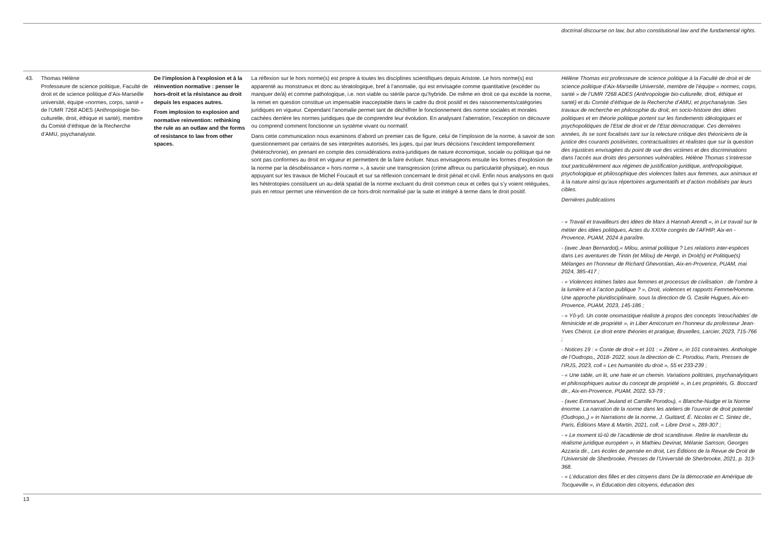| | | | | doctrinal discourse on law, but also constitutional law and the fundamental rights. |
| 43. | Thomas Hélène Professeure de science politique, Faculté de droit et de science politique d’Aix-Marseille université, équipe «normes, corps, santé » de l’UMR 7268 ADES (Anthropologie bio-culturelle, droit, éthique et santé), membre du Comité d’éthique de la Recherche d’AMU, psychanalyste. | De l’implosion à l’explosion et à la réinvention normative : penser le hors-droit et la résistance au droit depuis les espaces autres. From implosion to explosion and normative reinvention: rethinking the rule as an outlaw and the forms of resistance to law from other spaces. | La réflexion sur le hors norme(s) est propre à toutes les disciplines scientifiques depuis Aristote. Le hors norme(s) est apparenté au monstrueux et donc au tératologique, bref à l’anomalie, qui est envisagée comme quantitative (excéder ou manquer de/à) et comme pathologique, i.e. non viable ou stérile parce qu’hybride. De même en droit ce qui excède la norme, la remet en question constitue un impensable inacceptable dans le cadre du droit positif et des raisonnements/catégories juridiques en vigueur. Cependant l’anomalie permet tant de déchiffrer le fonctionnement des norme sociales et morales cachées derrière les normes juridiques que de comprendre leur évolution. En analysant l’aberration, l’exception on découvre ou comprend comment fonctionne un système vivant ou normatif. Dans cette communication nous examinons d’abord un premier cas de figure, celui de l’implosion de la norme, à savoir de son questionnement par certains de ses interprètes autorisés, les juges, qui par leurs décisions l’excèdent temporellement (hétérochronie), en prenant en compte des considérations extra-juridiques de nature économique, sociale ou politique qui ne sont pas conformes au droit en vigueur et permettent de la faire évoluer. Nous envisageons ensuite les formes d’explosion de la norme par la désobéissance « hors norme », à savoir une transgression (crime affreux ou particularité physique), en nous appuyant sur les travaux de Michel Foucault et sur sa réflexion concernant le droit pénal et civil. Enfin nous analysons en quoi les hétérotopies constituent un au-delà spatial de la norme excluant du droit commun ceux et celles qui s’y voient reléguées, puis en retour permet une réinvention de ce hors-droit normalisé par la suite et intégré à terme dans le droit positif. | Hélène Thomas est professeure de science politique à la Faculté de droit et de science politique d’Aix-Marseille Université, membre de l’équipe « normes, corps, santé » de l’UMR 7268 ADES (Anthropologie bio-culturelle, droit, éthique et santé) et du Comité d’éthique de la Recherche d’AMU, et psychanalyste. Ses travaux de recherche en philosophie du droit, en socio-histoire des idées politiques et en théorie politique portent sur les fondements idéologiques et psychopolitiques de l’Etat de droit et de l’Etat démocratique. Ces dernières années, ils se sont focalisés tant sur la relecture critique des théoriciens de la justice des courants positivistes, contractualistes et réalistes que sur la question des injustices envisagées du point de vue des victimes et des discriminations dans l’accès aux droits des personnes vulnérables. Hélène Thomas s’intéresse tout particulièrement aux régimes de justification juridique, anthropologique, psychologique et philosophique des violences faites aux femmes, aux animaux et à la nature ainsi qu’aux répertoires argumentatifs et d’action mobilisés par leurs cibles. Dernières publications - « Travail et travailleurs des idées de Marx à Hannah Arendt », in Le travail sur le métier des idées politiques, Actes du XXIXe congrès de l’AFHIP, Aix-en -Provence, PUAM, 2024 à paraître. - (avec Jean Bernardot),« Milou, animal politique ? Les relations inter-espèces dans Les aventures de Tintin (et Milou) de Hergé, in Droit(s) et Politique(s) Mélanges en l’honneur de Richard Ghevontian, Aix-en-Provence, PUAM, mai 2024, 385-417 ; - « Violences intimes faites aux femmes et processus de civilisation : de l’ombre à la lumière et à l’action publique ? », Droit, violences et rapports Femme/Homme. Une approche pluridisciplinaire, sous la direction de G. Casile Hugues, Aix-en-Provence, PUAM, 2023, 145-186 ; - « Yô-yô. Un conte onomastique réaliste à propos des concepts ‘intouchables’ de féminicide et de propriété », in Liber Amicorum en l’honneur du professeur Jean-Yves Chérot. Le droit entre théories et pratique, Bruxelles, Larcier, 2023, 715-766 ; - Notices 19 : « Conte de droit » et 101 : « Zèbre », in 101 contraintes. Anthologie de l’Oudropo,, 2018- 2022, sous la direction de C. Porodou, Paris, Presses de l’IRJS, 2023, coll « Les humanités du droit », 55 et 233-239 ; - « Une table, un lit, une haie et un chemin. Variations politistes, psychanalytiques et philosophiques autour du concept de propriété », in Les propriétés, G. Boccard dir., Aix-en-Provence, PUAM, 2022, 53-79 ; - (avec Emmanuel Jeuland et Camille Porodou), « Blanche-Nudge et la Norme énorme. La narration de la norme dans les ateliers de l’ouvroir de droit potentiel (Oudropo,,) » in Narrations de la norme, J. Guittard, É. Nicolas et C. Sintez dir., Paris, Éditions Mare & Martin, 2021, coll. « Libre Droit », 289-307 ; - « Le moment tû-tû de l’académie de droit scandinave. Relire le manifeste du réalisme juridique européen », in Mathieu Devinat, Mélanie Samson, Georges Azzaria dir., Les écoles de pensée en droit, Les Éditions de la Revue de Droit de l’Université de Sherbrooke, Presses de l’Université de Sherbrooke, 2021, p. 313-368. - « L’éducation des filles et des citoyens dans De la démocratie en Amérique de Tocqueville », in Éducation des citoyens, éducation des |
13